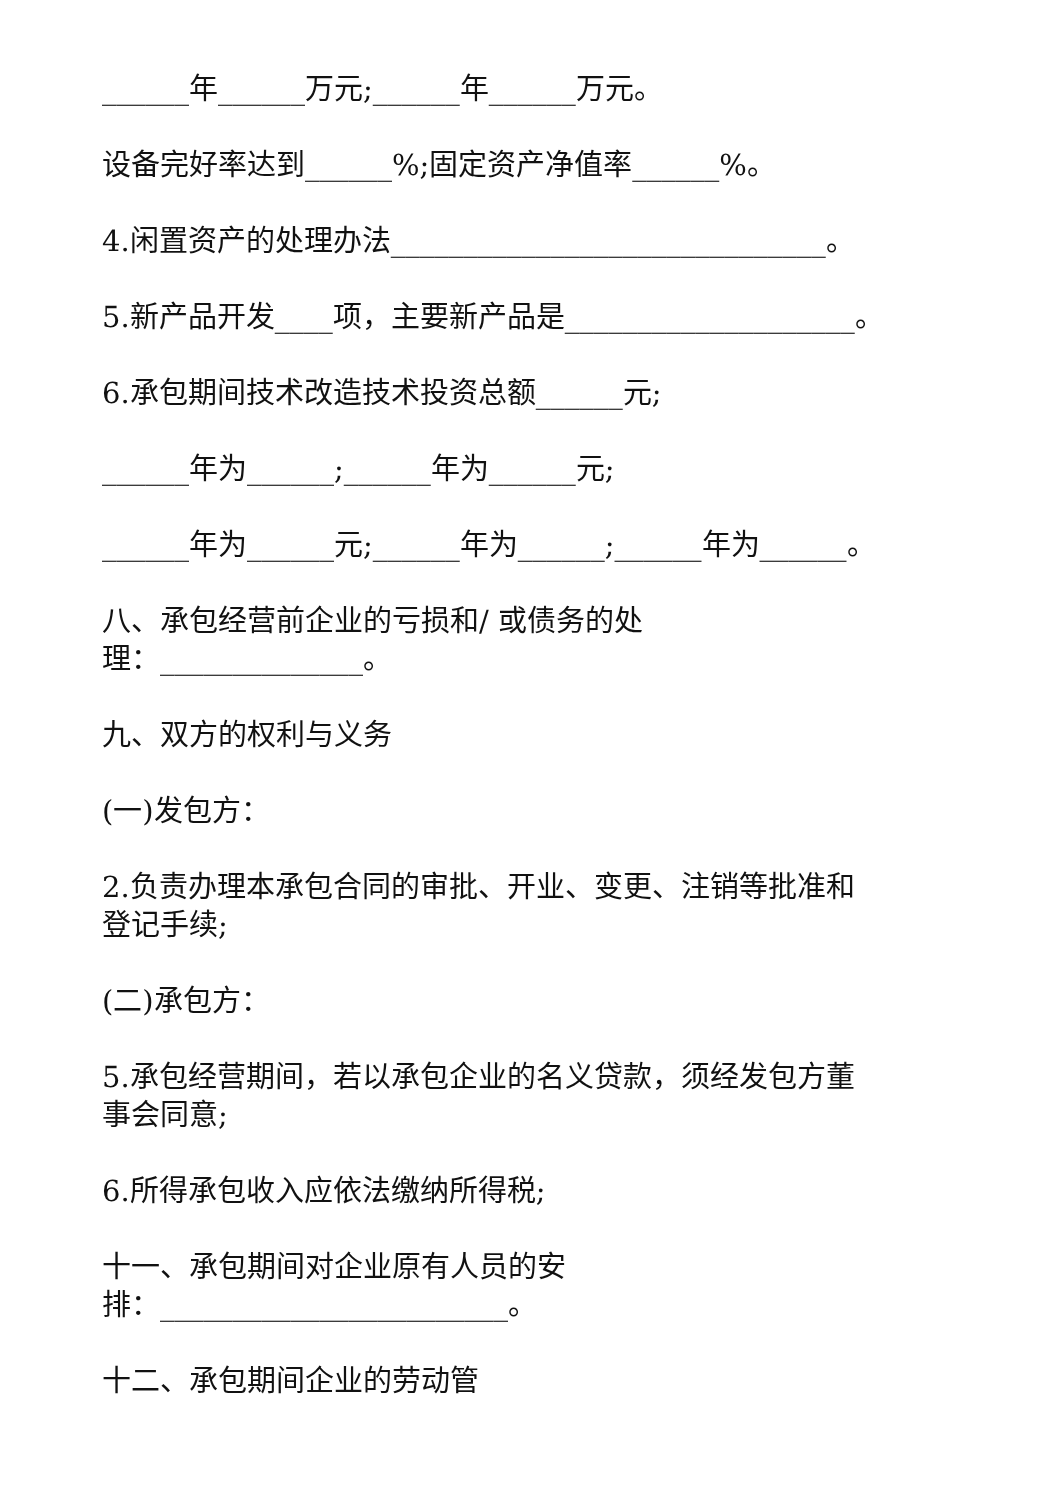______年______万元;______年______万元。
设备完好率达到______%;固定资产净值率______%。
4.闲置资产的处理办法______________________________。
5.新产品开发____项，主要新产品是____________________。
6.承包期间技术改造技术投资总额______元;
______年为______;______年为______元;
______年为______元;______年为______;______年为______。
八、承包经营前企业的亏损和/ 或债务的处
理：______________。
九、双方的权利与义务
(一)发包方：
2.负责办理本承包合同的审批、开业、变更、注销等批准和
登记手续;
(二)承包方：
5.承包经营期间，若以承包企业的名义贷款，须经发包方董
事会同意;
6.所得承包收入应依法缴纳所得税;
十一、承包期间对企业原有人员的安
排：________________________。
十二、承包期间企业的劳动管